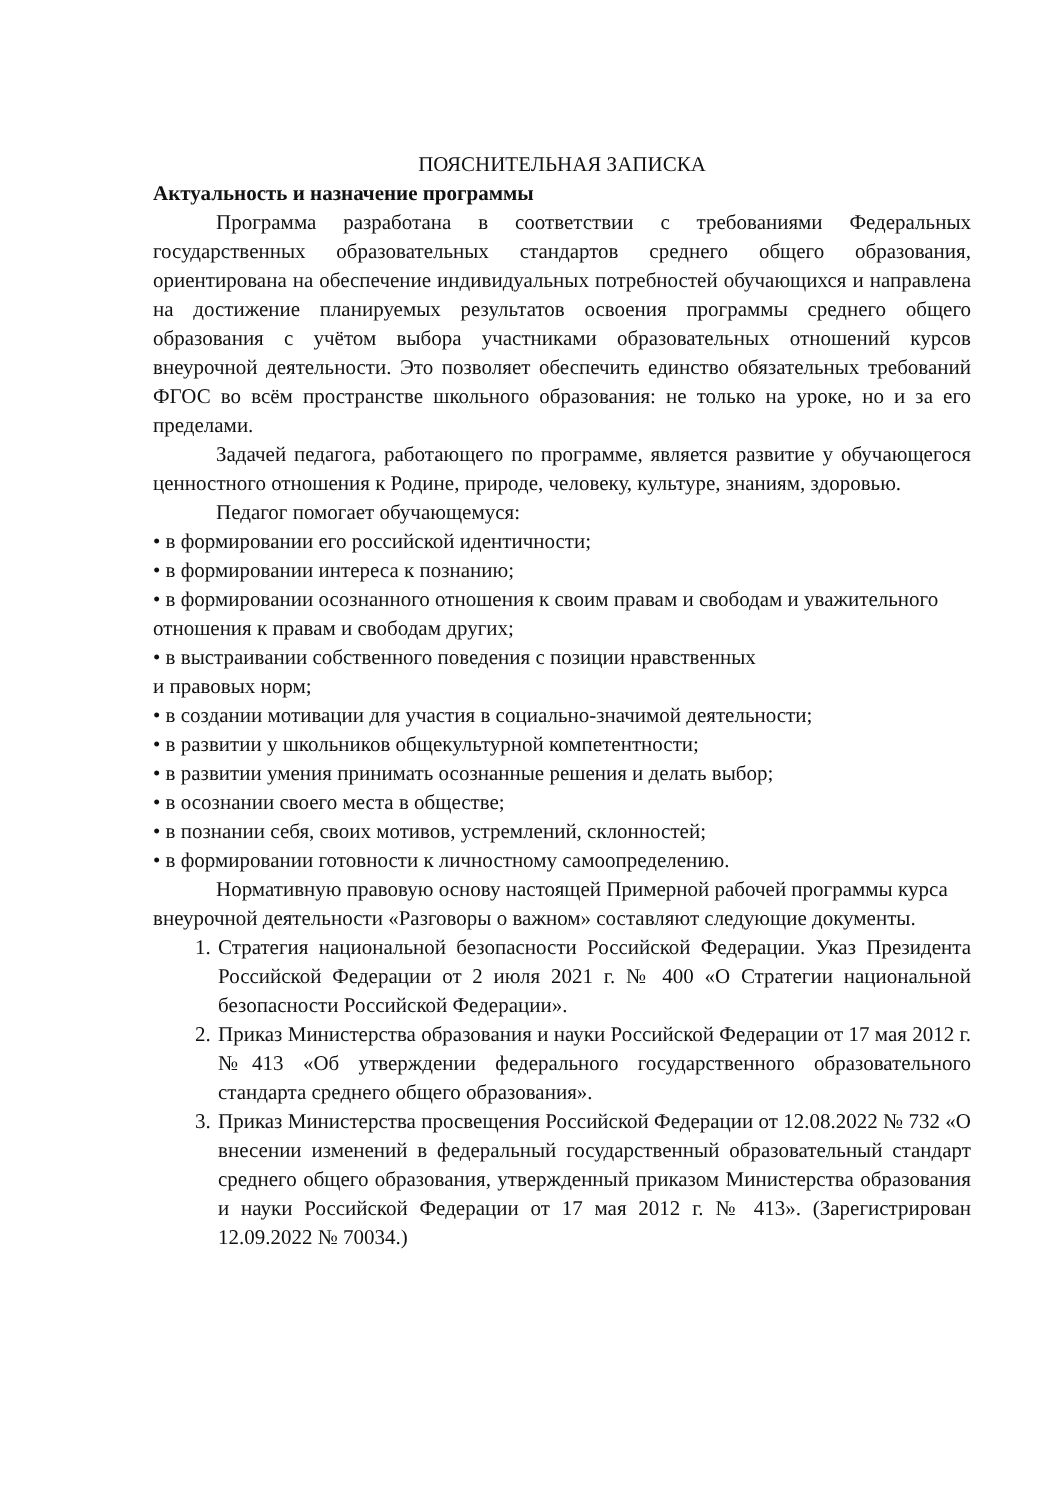ПОЯСНИТЕЛЬНАЯ ЗАПИСКА
Актуальность и назначение программы
Программа разработана в соответствии с требованиями Федеральных государственных образовательных стандартов среднего общего образования, ориентирована на обеспечение индивидуальных потребностей обучающихся и направлена на достижение планируемых результатов освоения программы среднего общего образования с учётом выбора участниками образовательных отношений курсов внеурочной деятельности. Это позволяет обеспечить единство обязательных требований ФГОС во всём пространстве школьного образования: не только на уроке, но и за его пределами.
Задачей педагога, работающего по программе, является развитие у обучающегося ценностного отношения к Родине, природе, человеку, культуре, знаниям, здоровью.
Педагог помогает обучающемуся:
• в формировании его российской идентичности;
• в формировании интереса к познанию;
• в формировании осознанного отношения к своим правам и свободам и уважительного отношения к правам и свободам других;
• в выстраивании собственного поведения с позиции нравственных
и правовых норм;
• в создании мотивации для участия в социально-значимой деятельности;
• в развитии у школьников общекультурной компетентности;
• в развитии умения принимать осознанные решения и делать выбор;
• в осознании своего места в обществе;
• в познании себя, своих мотивов, устремлений, склонностей;
• в формировании готовности к личностному самоопределению.
Нормативную правовую основу настоящей Примерной рабочей программы курса внеурочной деятельности «Разговоры о важном» составляют следующие документы.
1. Стратегия национальной безопасности Российской Федерации. Указ Президента Российской Федерации от 2 июля 2021 г. № 400 «О Стратегии национальной безопасности Российской Федерации».
2. Приказ Министерства образования и науки Российской Федерации от 17 мая 2012 г. №413 «Об утверждении федерального государственного образовательного стандарта среднего общего образования».
3. Приказ Министерства просвещения Российской Федерации от 12.08.2022 № 732 «О внесении изменений в федеральный государственный образовательный стандарт среднего общего образования, утвержденный приказом Министерства образования и науки Российской Федерации от 17 мая 2012 г. № 413». (Зарегистрирован 12.09.2022 № 70034.)